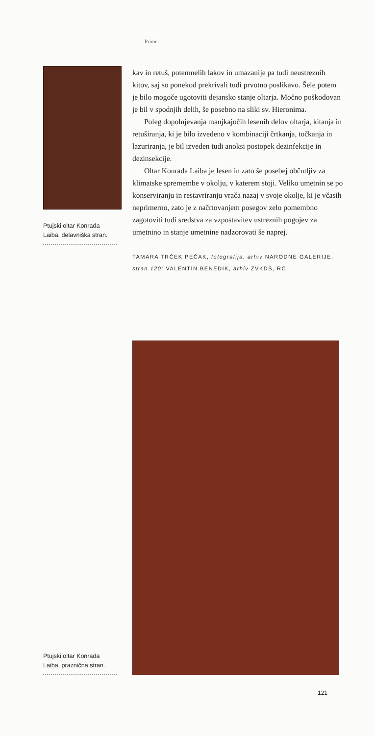Primeri
Ptujski oltar Konrada Laiba, delavniška stran.
kav in retuš, potemnelih lakov in umazanije pa tudi neustreznih kitov, saj so ponekod prekrivali tudi prvotno poslikavo. Šele potem je bilo mogoče ugotoviti dejansko stanje oltarja. Močno poškodovan je bil v spodnjih delih, še posebno na sliki sv. Hieronima.
Poleg dopolnjevanja manjkajočih lesenih delov oltarja, kitanja in retuširanja, ki je bilo izvedeno v kombinaciji črtkanja, točkanja in lazuriranja, je bil izveden tudi anoksi postopek dezinfekcije in dezinsekcije.
Oltar Konrada Laiba je lesen in zato še posebej občutljiv za klimatske spremembe v okolju, v katerem stoji. Veliko umetnin se po konserviranju in restavriranju vrača nazaj v svoje okolje, ki je včasih neprimerno, zato je z načrtovanjem posegov zelo pomembno zagotoviti tudi sredstva za vzpostavitev ustreznih pogojev za umetnino in stanje umetnine nadzorovati še naprej.
TAMARA TRČEK PEČAK, fotografija: arhiv NARODNE GALERIJE, stran 120: VALENTIN BENEDIK, arhiv ZVKDS, RC
Ptujski oltar Konrada Laiba, praznična stran.
121